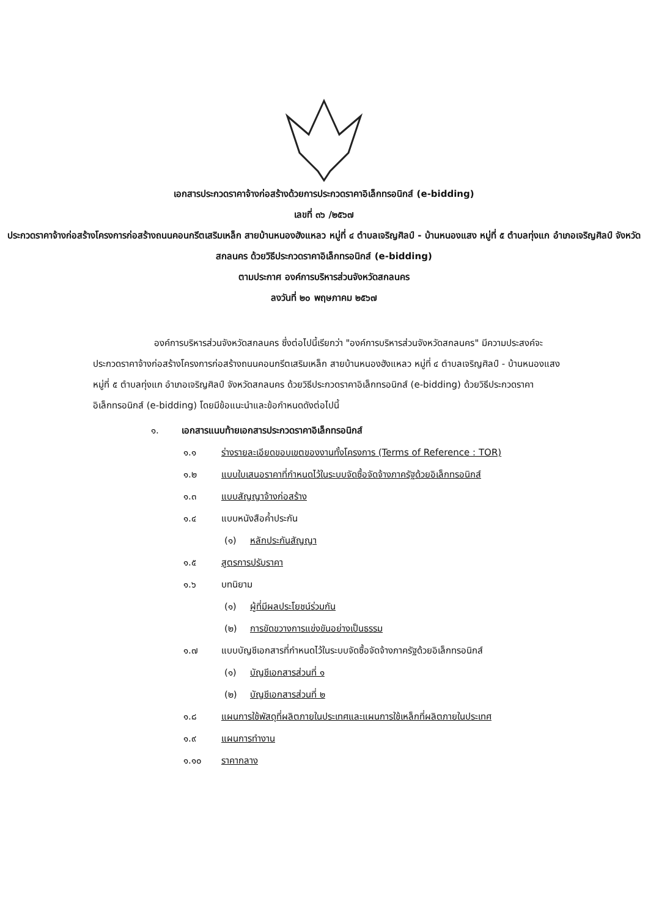เอกสารประกวดราคาจ้างก่อสร้างด้วยการประกวดราคาอิเล็กทรอนิกส์ (e-bidding)
เลขที่ ๓๖ /๒๕๖๗
ประกวดราคาจ้างก่อสร้างโครงการก่อสร้างถนนคอนกรีตเสริมเหล็ก สายบ้านหนองฮังแหลว หมู่ที่ ๔ ตำบลเจริญศิลป์ - บ้านหนองแสง หมู่ที่ ๕ ตำบลทุ่งแก อำเภอเจริญศิลป์ จังหวัดสกลนคร ด้วยวิธีประกวดราคาอิเล็กทรอนิกส์ (e-bidding)
ตามประกาศ องค์การบริหารส่วนจังหวัดสกลนคร
ลงวันที่ ๒๐ พฤษภาคม ๒๕๖๗
องค์การบริหารส่วนจังหวัดสกลนคร ซึ่งต่อไปนี้เรียกว่า "องค์การบริหารส่วนจังหวัดสกลนคร" มีความประสงค์จะ ประกวดราคาจ้างก่อสร้างโครงการก่อสร้างถนนคอนกรีตเสริมเหล็ก สายบ้านหนองฮังแหลว หมู่ที่ ๔ ตำบลเจริญศิลป์ - บ้านหนองแสง หมู่ที่ ๕ ตำบลทุ่งแก อำเภอเจริญศิลป์ จังหวัดสกลนคร ด้วยวิธีประกวดราคาอิเล็กทรอนิกส์ (e-bidding) ด้วยวิธีประกวดราคาอิเล็กทรอนิกส์ (e-bidding) โดยมีข้อแนะนำและข้อกำหนดดังต่อไปนี้
๑. เอกสารแนบท้ายเอกสารประกวดราคาอิเล็กทรอนิกส์
๑.๑ ร่างรายละเอียดขอบเขตของงานทั้งโครงการ (Terms of Reference : TOR)
๑.๒ แบบใบเสนอราคาที่กำหนดไว้ในระบบจัดซื้อจัดจ้างภาครัฐด้วยอิเล็กทรอนิกส์
๑.๓ แบบสัญญาจ้างก่อสร้าง
๑.๔ แบบหนังสือค้ำประกัน
(๑) หลักประกันสัญญา
๑.๕ สูตรการปรับราคา
๑.๖ บทนิยาม
(๑) ผู้ที่มีผลประโยชน์ร่วมกัน
(๒) การขัดขวางการแข่งขันอย่างเป็นธรรม
๑.๗ แบบบัญชีเอกสารที่กำหนดไว้ในระบบจัดซื้อจัดจ้างภาครัฐด้วยอิเล็กทรอนิกส์
(๑) บัญชีเอกสารส่วนที่ ๑
(๒) บัญชีเอกสารส่วนที่ ๒
๑.๘ แผนการใช้พัสดุที่ผลิตภายในประเทศและแผนการใช้เหล็กที่ผลิตภายในประเทศ
๑.๙ แผนการทำงาน
๑.๑๐ ราคากลาง